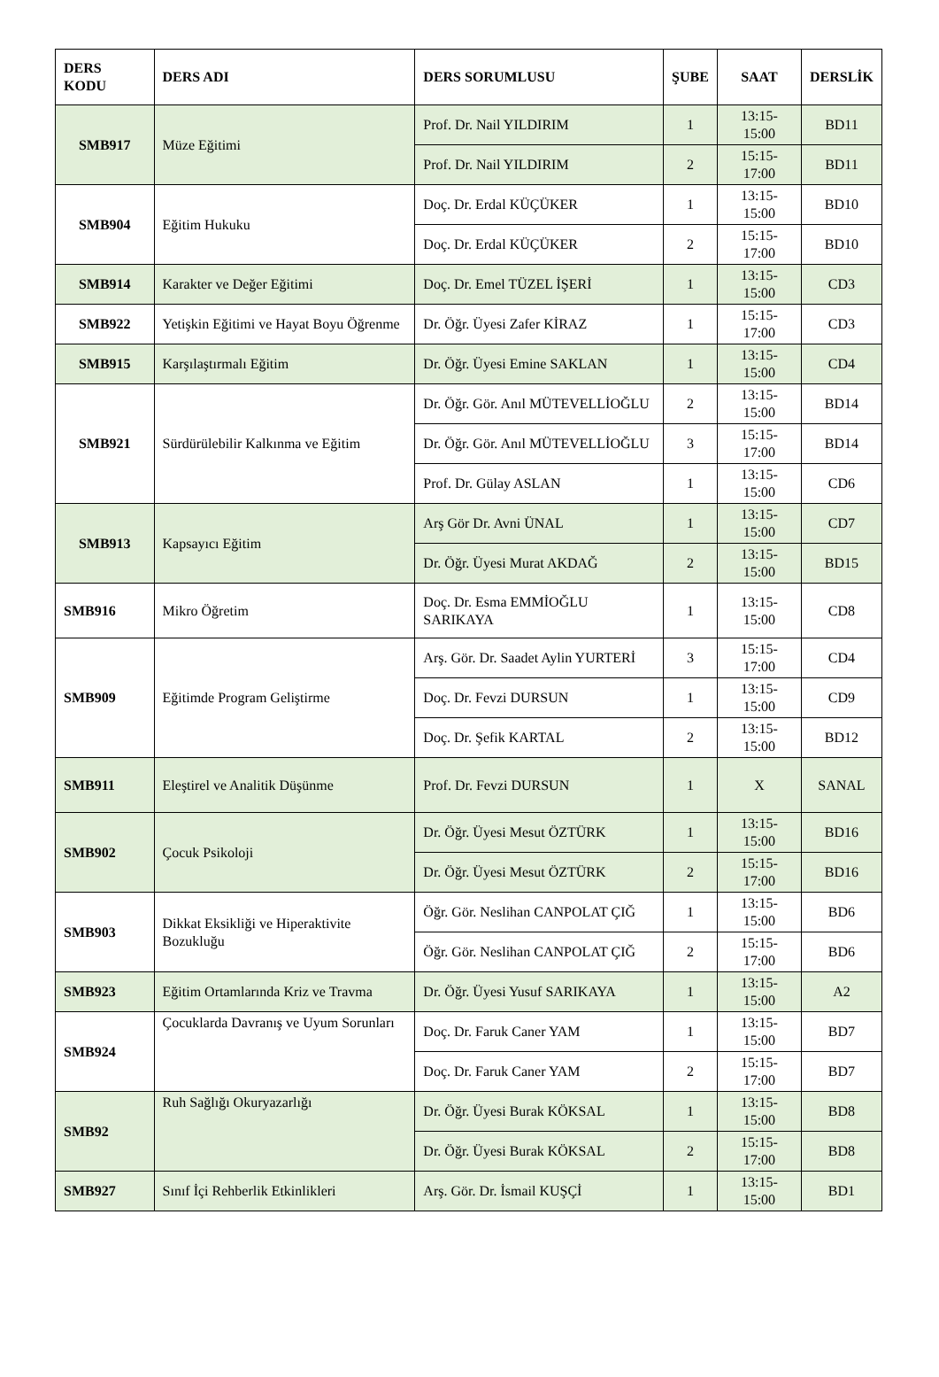| DERS KODU | DERS ADI | DERS SORUMLUSU | ŞUBE | SAAT | DERSLİK |
| --- | --- | --- | --- | --- | --- |
| SMB917 | Müze Eğitimi | Prof. Dr. Nail YILDIRIM | 1 | 13:15-15:00 | BD11 |
| | | Prof. Dr. Nail YILDIRIM | 2 | 15:15-17:00 | BD11 |
| SMB904 | Eğitim Hukuku | Doç. Dr. Erdal KÜÇÜKER | 1 | 13:15-15:00 | BD10 |
| | | Doç. Dr. Erdal KÜÇÜKER | 2 | 15:15-17:00 | BD10 |
| SMB914 | Karakter ve Değer Eğitimi | Doç. Dr. Emel TÜZEL İŞERİ | 1 | 13:15-15:00 | CD3 |
| SMB922 | Yetişkin Eğitimi ve Hayat Boyu Öğrenme | Dr. Öğr. Üyesi Zafer KİRAZ | 1 | 15:15-17:00 | CD3 |
| SMB915 | Karşılaştırmalı Eğitim | Dr. Öğr. Üyesi Emine SAKLAN | 1 | 13:15-15:00 | CD4 |
| SMB921 | Sürdürülebilir Kalkınma ve Eğitim | Dr. Öğr. Gör. Anıl MÜTEVELLİOĞLU | 2 | 13:15-15:00 | BD14 |
| | | Dr. Öğr. Gör. Anıl MÜTEVELLİOĞLU | 3 | 15:15-17:00 | BD14 |
| | | Prof. Dr. Gülay ASLAN | 1 | 13:15-15:00 | CD6 |
| SMB913 | Kapsayıcı Eğitim | Arş Gör Dr. Avni ÜNAL | 1 | 13:15-15:00 | CD7 |
| | | Dr. Öğr. Üyesi Murat AKDAĞ | 2 | 13:15-15:00 | BD15 |
| SMB916 | Mikro Öğretim | Doç. Dr. Esma EMMİOĞLU SARIKAYA | 1 | 13:15-15:00 | CD8 |
| SMB909 | Eğitimde Program Geliştirme | Arş. Gör. Dr. Saadet Aylin YURTERİ | 3 | 15:15-17:00 | CD4 |
| | | Doç. Dr. Fevzi DURSUN | 1 | 13:15-15:00 | CD9 |
| | | Doç. Dr. Şefik KARTAL | 2 | 13:15-15:00 | BD12 |
| SMB911 | Eleştirel ve Analitik Düşünme | Prof. Dr. Fevzi DURSUN | 1 | X | SANAL |
| SMB902 | Çocuk Psikoloji | Dr. Öğr. Üyesi Mesut ÖZTÜRK | 1 | 13:15-15:00 | BD16 |
| | | Dr. Öğr. Üyesi Mesut ÖZTÜRK | 2 | 15:15-17:00 | BD16 |
| SMB903 | Dikkat Eksikliği ve Hiperaktivite Bozukluğu | Öğr. Gör. Neslihan CANPOLAT ÇIĞ | 1 | 13:15-15:00 | BD6 |
| | | Öğr. Gör. Neslihan CANPOLAT ÇIĞ | 2 | 15:15-17:00 | BD6 |
| SMB923 | Eğitim Ortamlarında Kriz ve Travma | Dr. Öğr. Üyesi Yusuf SARIKAYA | 1 | 13:15-15:00 | A2 |
| SMB924 | Çocuklarda Davranış ve Uyum Sorunları | Doç. Dr. Faruk Caner YAM | 1 | 13:15-15:00 | BD7 |
| | | Doç. Dr. Faruk Caner YAM | 2 | 15:15-17:00 | BD7 |
| SMB92 | Ruh Sağlığı Okuryazarlığı | Dr. Öğr. Üyesi Burak KÖKSAL | 1 | 13:15-15:00 | BD8 |
| | | Dr. Öğr. Üyesi Burak KÖKSAL | 2 | 15:15-17:00 | BD8 |
| SMB927 | Sınıf İçi Rehberlik Etkinlikleri | Arş. Gör. Dr. İsmail KUŞÇİ | 1 | 13:15-15:00 | BD1 |